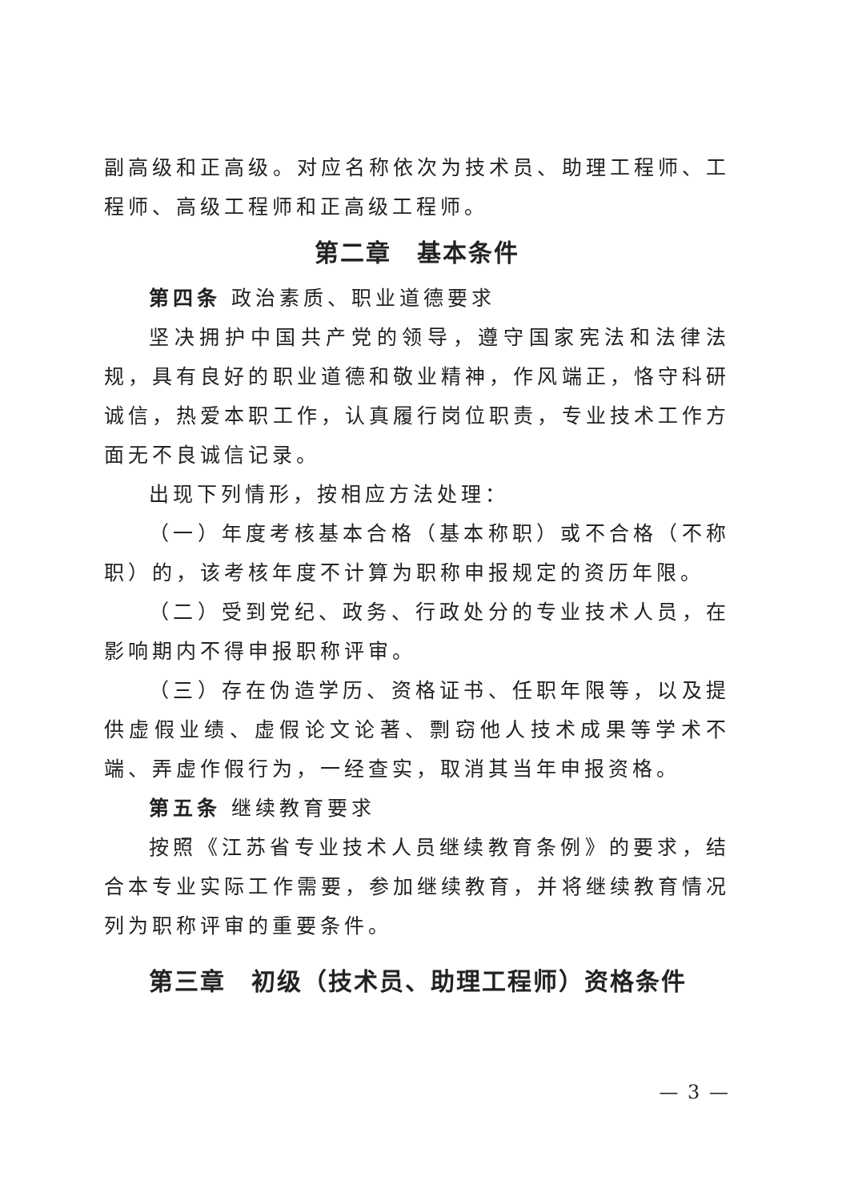副高级和正高级。对应名称依次为技术员、助理工程师、工程师、高级工程师和正高级工程师。
第二章　基本条件
第四条 政治素质、职业道德要求
坚决拥护中国共产党的领导，遵守国家宪法和法律法规，具有良好的职业道德和敬业精神，作风端正，恪守科研诚信，热爱本职工作，认真履行岗位职责，专业技术工作方面无不良诚信记录。
出现下列情形，按相应方法处理：
（一）年度考核基本合格（基本称职）或不合格（不称职）的，该考核年度不计算为职称申报规定的资历年限。
（二）受到党纪、政务、行政处分的专业技术人员，在影响期内不得申报职称评审。
（三）存在伪造学历、资格证书、任职年限等，以及提供虚假业绩、虚假论文论著、剽窃他人技术成果等学术不端、弄虚作假行为，一经查实，取消其当年申报资格。
第五条 继续教育要求
按照《江苏省专业技术人员继续教育条例》的要求，结合本专业实际工作需要，参加继续教育，并将继续教育情况列为职称评审的重要条件。
第三章　初级（技术员、助理工程师）资格条件
— 3 —